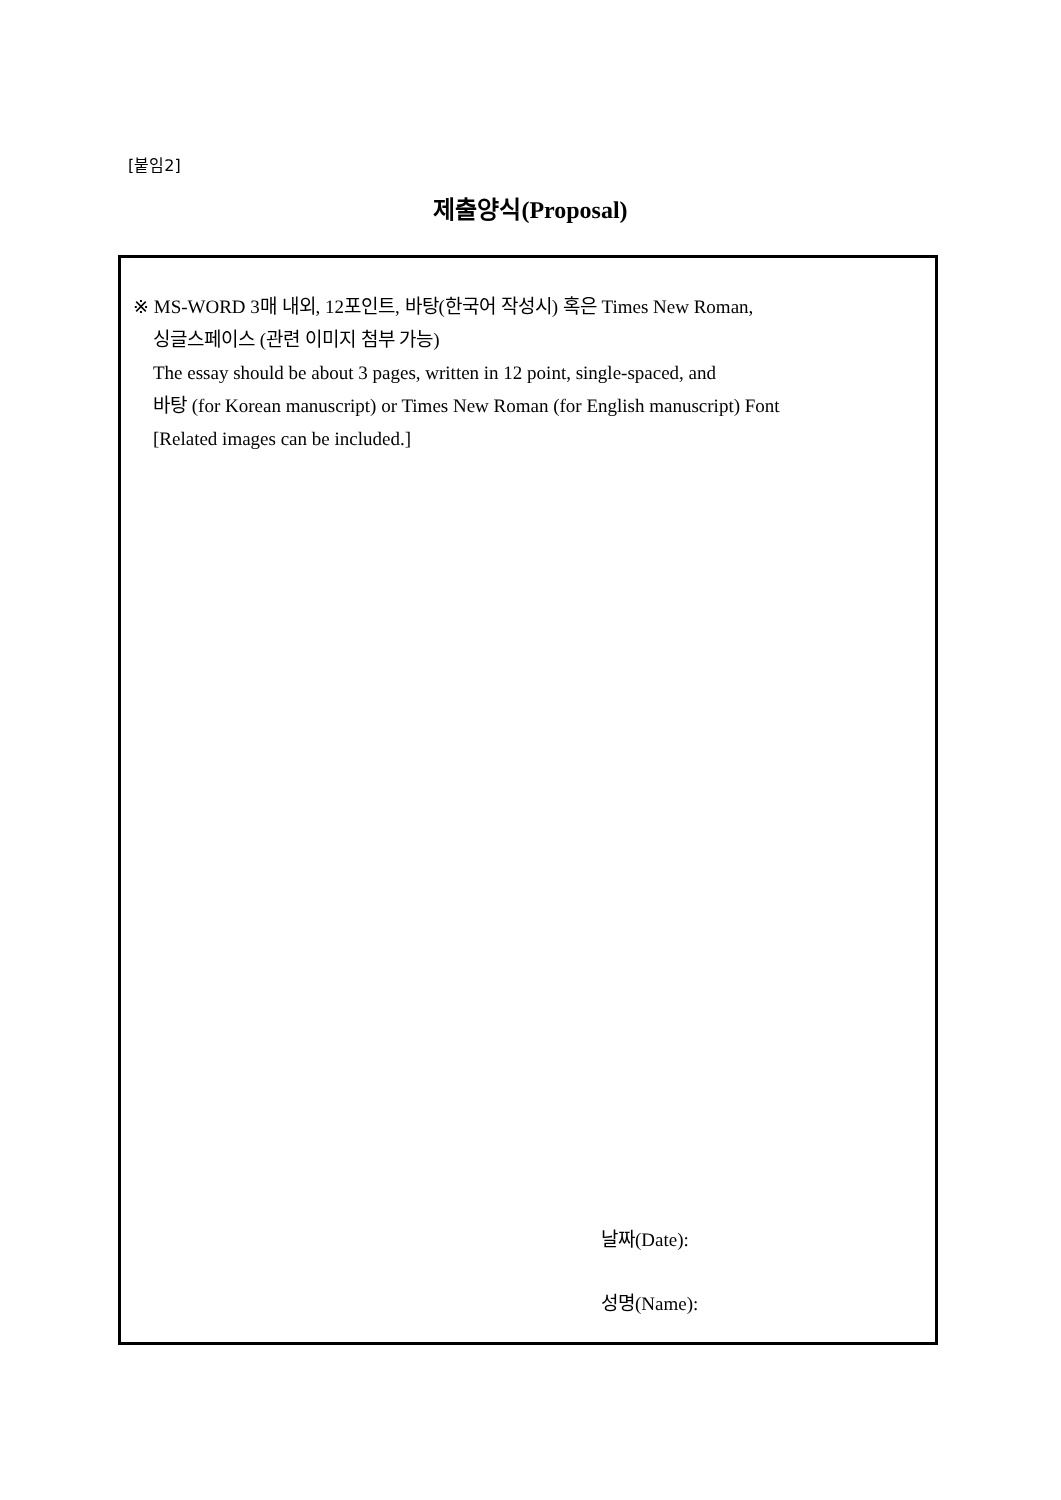[붙임2]
제출양식(Proposal)
※ MS-WORD 3매 내외, 12포인트, 바탕(한국어 작성시) 혹은 Times New Roman,
싱글스페이스 (관련 이미지 첨부 가능)
The essay should be about 3 pages, written in 12 point, single-spaced, and
바탕 (for Korean manuscript) or Times New Roman (for English manuscript) Font
[Related images can be included.]
날짜(Date):
성명(Name):